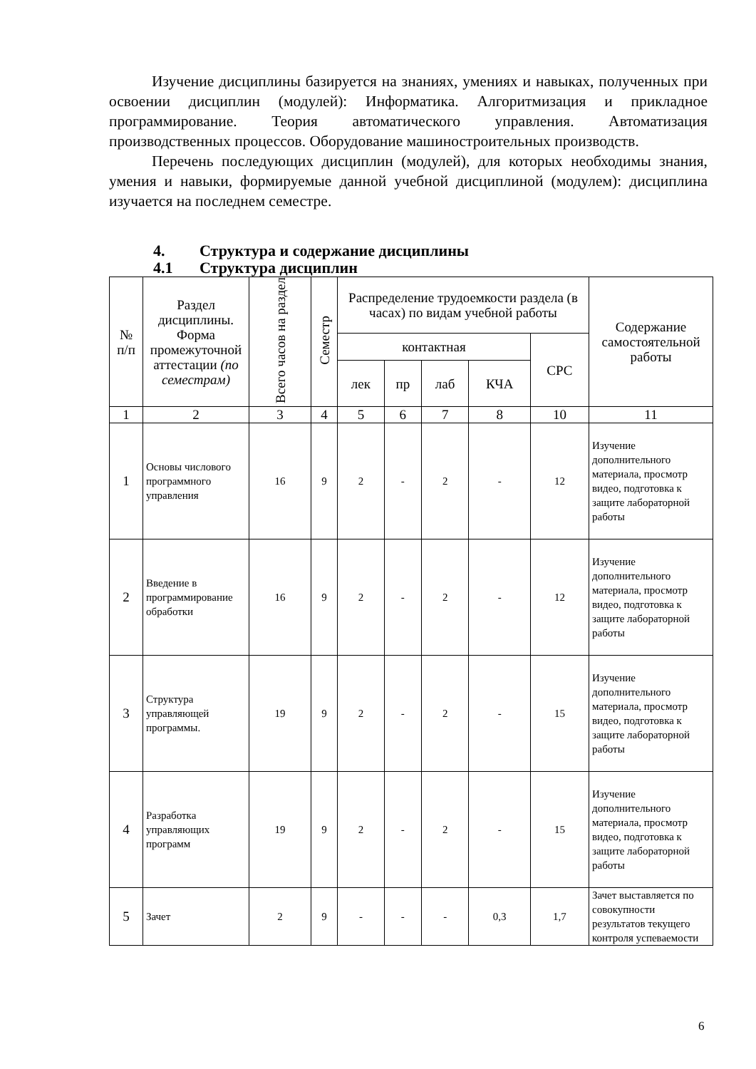Изучение дисциплины базируется на знаниях, умениях и навыках, полученных при освоении дисциплин (модулей): Информатика. Алгоритмизация и прикладное программирование. Теория автоматического управления. Автоматизация производственных процессов. Оборудование машиностроительных производств.
Перечень последующих дисциплин (модулей), для которых необходимы знания, умения и навыки, формируемые данной учебной дисциплиной (модулем): дисциплина изучается на последнем семестре.
4. Структура и содержание дисциплины
4.1 Структура дисциплин
| № п/п | Раздел дисциплины. Форма промежуточной аттестации (по семестрам) | Всего часов на раздел | Семестр | Распределение трудоемкости раздела (в часах) по видам учебной работы | | | | | Содержание самостоятельной работы |
| --- | --- | --- | --- | --- | --- | --- | --- | --- | --- |
| | | | | контактная | | | | СРС | |
| | | | | лек | пр | лаб | КЧА | | |
| 1 | 2 | 3 | 4 | 5 | 6 | 7 | 8 | 10 | 11 |
| 1 | Основы числового программного управления | 16 | 9 | 2 | - | 2 | - | 12 | Изучение дополнительного материала, просмотр видео, подготовка к защите лабораторной работы |
| 2 | Введение в программирование обработки | 16 | 9 | 2 | - | 2 | - | 12 | Изучение дополнительного материала, просмотр видео, подготовка к защите лабораторной работы |
| 3 | Структура управляющей программы. | 19 | 9 | 2 | - | 2 | - | 15 | Изучение дополнительного материала, просмотр видео, подготовка к защите лабораторной работы |
| 4 | Разработка управляющих программ | 19 | 9 | 2 | - | 2 | - | 15 | Изучение дополнительного материала, просмотр видео, подготовка к защите лабораторной работы |
| 5 | Зачет | 2 | 9 | - | - | - | 0,3 | 1,7 | Зачет выставляется по совокупности результатов текущего контроля успеваемости |
6